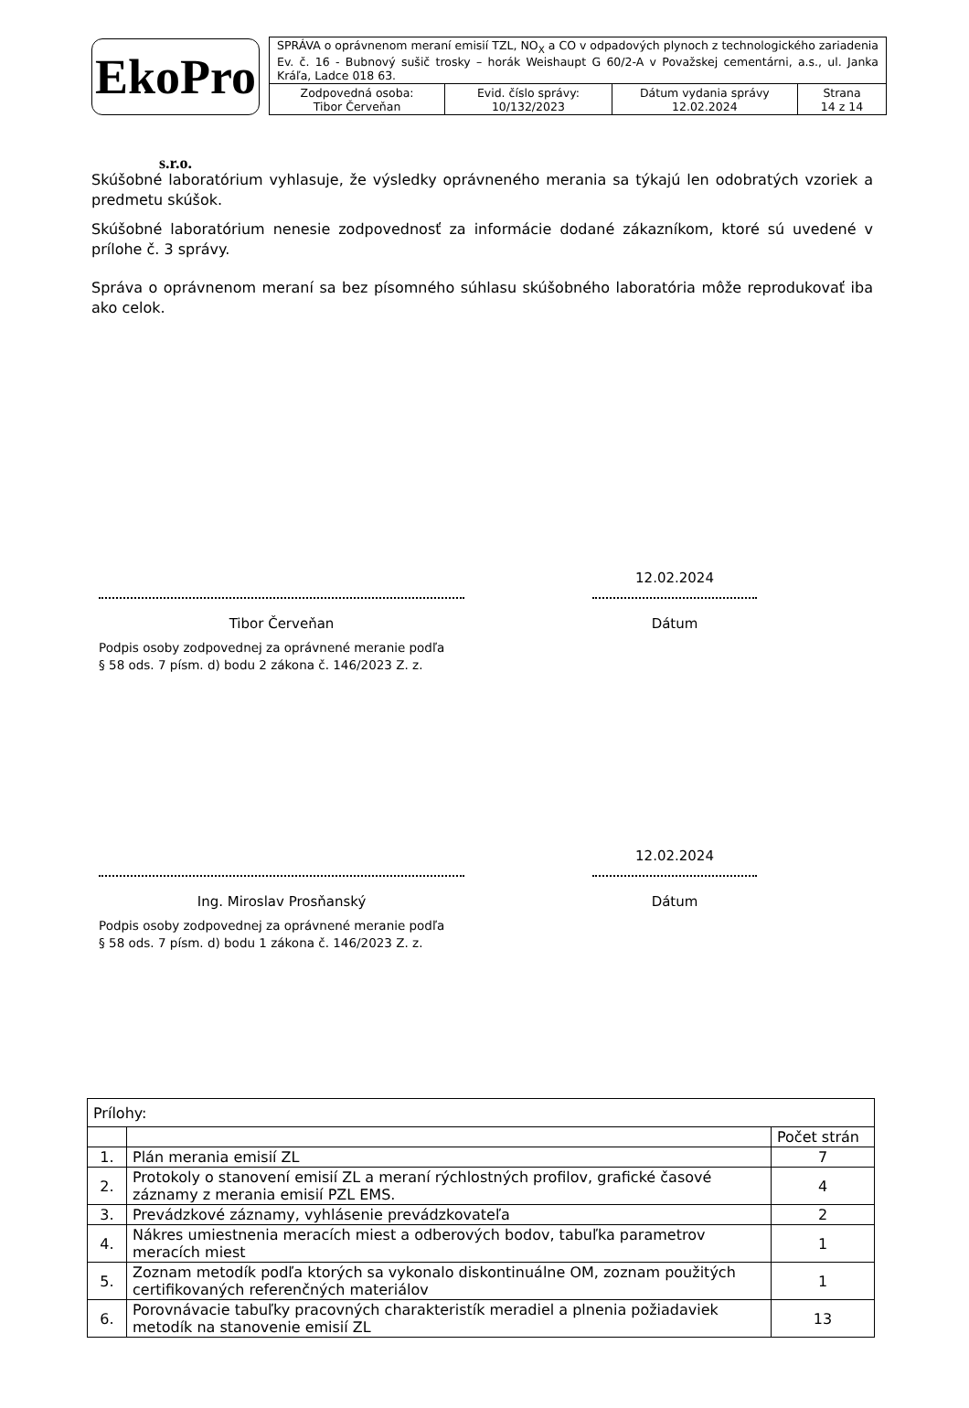EkoPro s.r.o.
| SPRÁVA o oprávnenom meraní emisií TZL, NO<sub>X</sub> a CO v odpadových plynoch z technologického zariadenia Ev. č. 16 - Bubnový sušič trosky – horák Weishaupt G 60/2-A v Považskej cementárni, a.s., ul. Janka Kráľa, Ladce 018 63. | | | |
| Zodpovedná osoba: Tibor Červeňan | Evid. číslo správy: 10/132/2023 | Dátum vydania správy 12.02.2024 | Strana 14 z 14 |
Skúšobné laboratórium vyhlasuje, že výsledky oprávneného merania sa týkajú len odobratých vzoriek a predmetu skúšok.
Skúšobné laboratórium nenesie zodpovednosť za informácie dodané zákazníkom, ktoré sú uvedené v prílohe č. 3 správy.
Správa o oprávnenom meraní sa bez písomného súhlasu skúšobného laboratória môže reprodukovať iba ako celok.
Tibor Červeňan
Podpis osoby zodpovednej za oprávnené meranie podľa
§ 58 ods. 7 písm. d) bodu 2 zákona č. 146/2023 Z. z.
12.02.2024
Dátum
Ing. Miroslav Prosňanský
Podpis osoby zodpovednej za oprávnené meranie podľa
§ 58 ods. 7 písm. d) bodu 1 zákona č. 146/2023 Z. z.
12.02.2024
Dátum
| Prílohy: | | |
| | | Počet strán |
| 1. | Plán merania emisií ZL | 7 |
| 2. | Protokoly o stanovení emisií ZL a meraní rýchlostných profilov, grafické časové záznamy z merania emisií PZL EMS. | 4 |
| 3. | Prevádzkové záznamy, vyhlásenie prevádzkovateľa | 2 |
| 4. | Nákres umiestnenia meracích miest a odberových bodov, tabuľka parametrov meracích miest | 1 |
| 5. | Zoznam metodík podľa ktorých sa vykonalo diskontinuálne OM, zoznam použitých certifikovaných referenčných materiálov | 1 |
| 6. | Porovnávacie tabuľky pracovných charakteristík meradiel a plnenia požiadaviek metodík na stanovenie emisií ZL | 13 |